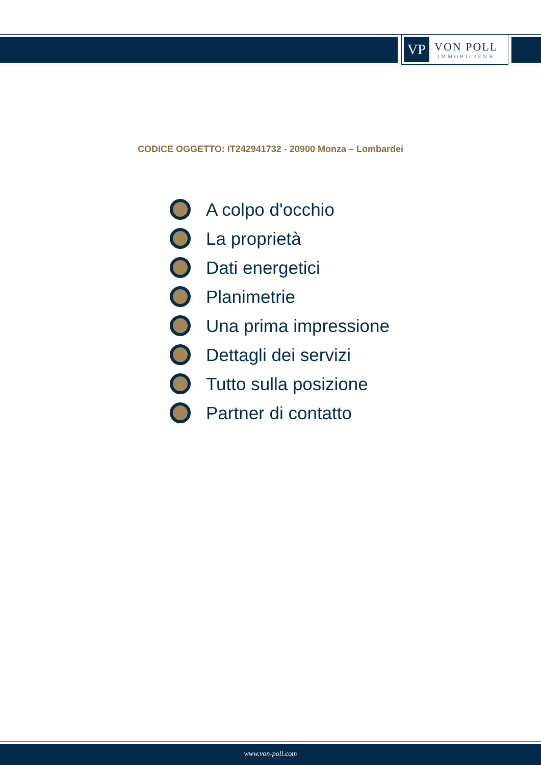VP
VON POLL
IMMOBILIEN®
CODICE OGGETTO: IT242941732 - 20900 Monza – Lombardei
A colpo d'occhio
La proprietà
Dati energetici
Planimetrie
Una prima impressione
Dettagli dei servizi
Tutto sulla posizione
Partner di contatto
www.von-poll.com